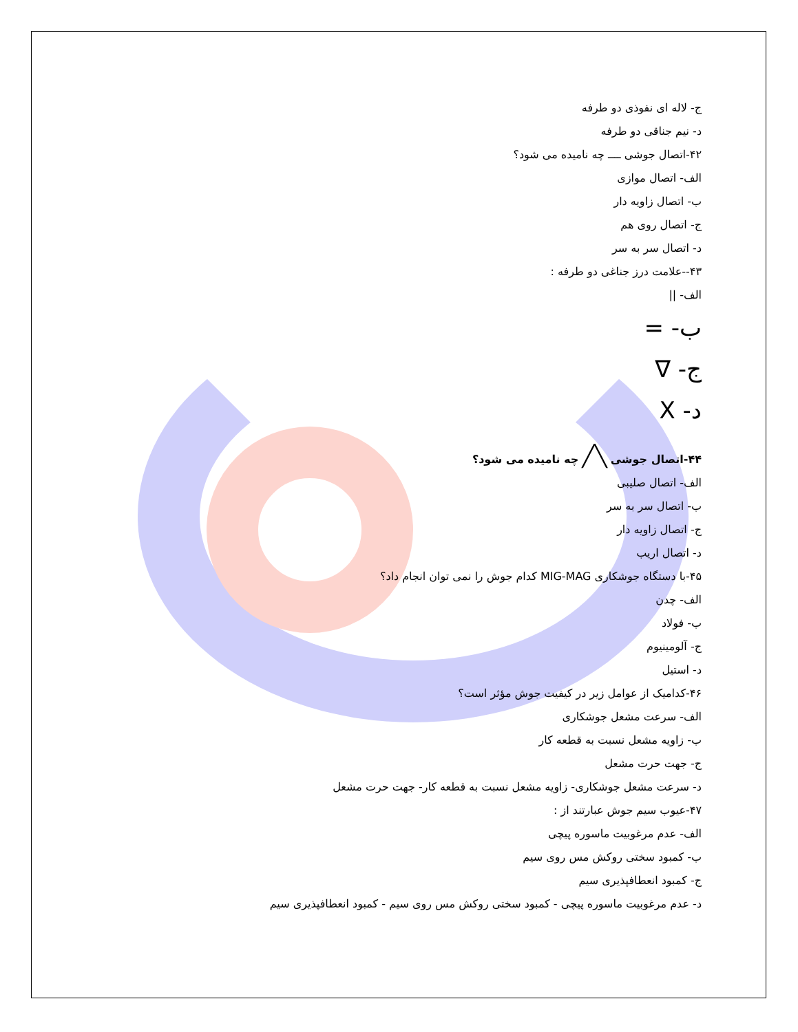ج- لاله ای نفوذی دو طرفه
د- نیم جناقی دو طرفه
۴۲-اتصال جوشی ــــ چه نامیده می شود؟
الف- اتصال موازی
ب- اتصال زاویه دار
ج- اتصال روی هم
د- اتصال سر به سر
۴۳--علامت درز جناغی دو طرفه :
الف- ||
ب- =
ج- ∇
د- X
۴۴-اتصال جوشی ╲╱ چه نامیده می شود؟
الف- اتصال صلیبی
ب- اتصال سر به سر
ج- اتصال زاویه دار
د- اتصال اریب
۴۵-با دستگاه جوشکاری MIG-MAG کدام جوش را نمی توان انجام داد؟
الف- چدن
ب- فولاد
ج- آلومینیوم
د- استیل
۴۶-کدامیک از عوامل زیر در کیفیت جوش مؤثر است؟
الف- سرعت مشعل جوشکاری
ب- زاویه مشعل نسبت به قطعه کار
ج- جهت حرت مشعل
د- سرعت مشعل جوشکاری- زاویه مشعل نسبت به قطعه کار- جهت حرت مشعل
۴۷-عیوب سیم جوش عبارتند از :
الف- عدم مرغوبیت ماسوره پیچی
ب- کمبود سختی روکش مس روی سیم
ج- کمبود انعطافپذیری سیم
د- عدم مرغوبیت ماسوره پیچی - کمبود سختی روکش مس روی سیم - کمبود انعطافپذیری سیم